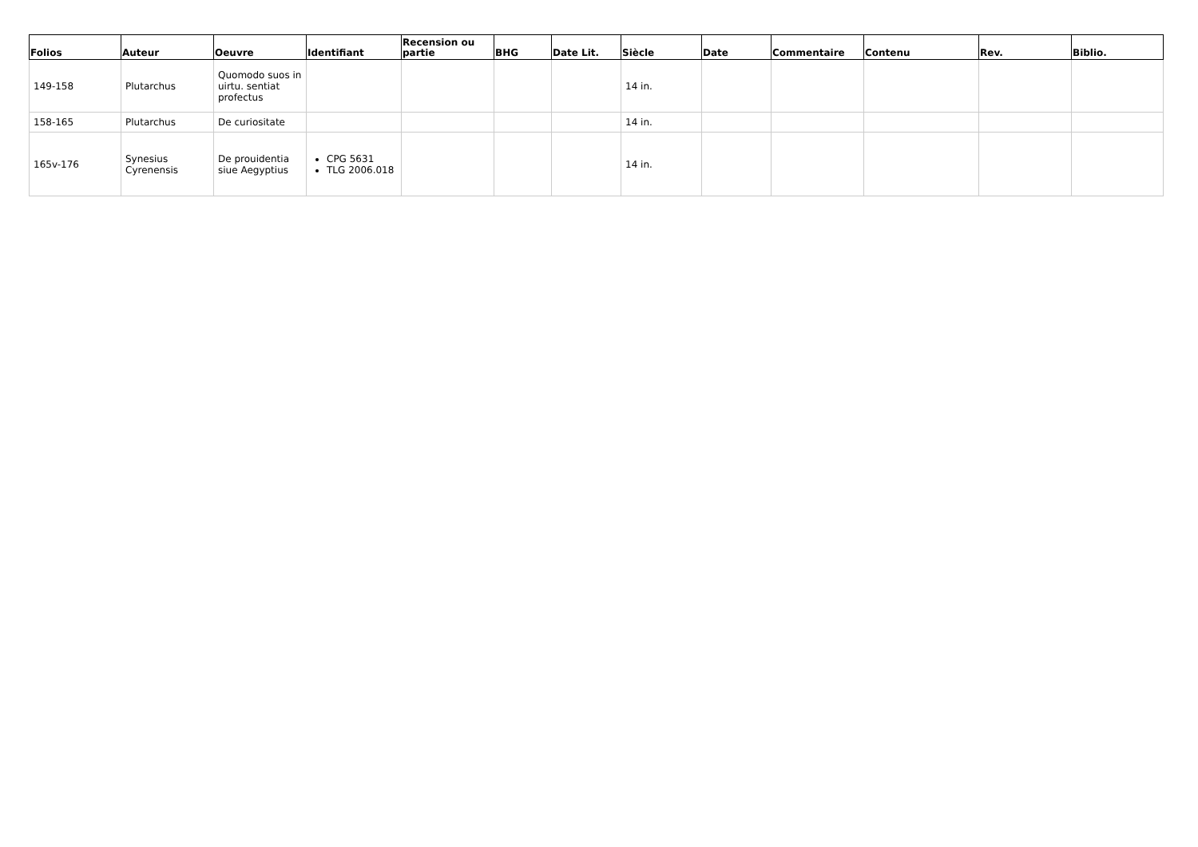| Folios | Auteur | Oeuvre | Identifiant | Recension ou partie | BHG | Date Lit. | Siècle | Date | Commentaire | Contenu | Rev. | Biblio. |
| --- | --- | --- | --- | --- | --- | --- | --- | --- | --- | --- | --- | --- |
| 149-158 | Plutarchus | Quomodo suos in uirtu. sentiat profectus | | | | | 14 in. | | | | | |
| 158-165 | Plutarchus | De curiositate | | | | | 14 in. | | | | | |
| 165v-176 | Synesius Cyrenensis | De prouidentia siue Aegyptius | CPG 5631 TLG 2006.018 | | | | 14 in. | | | | | |